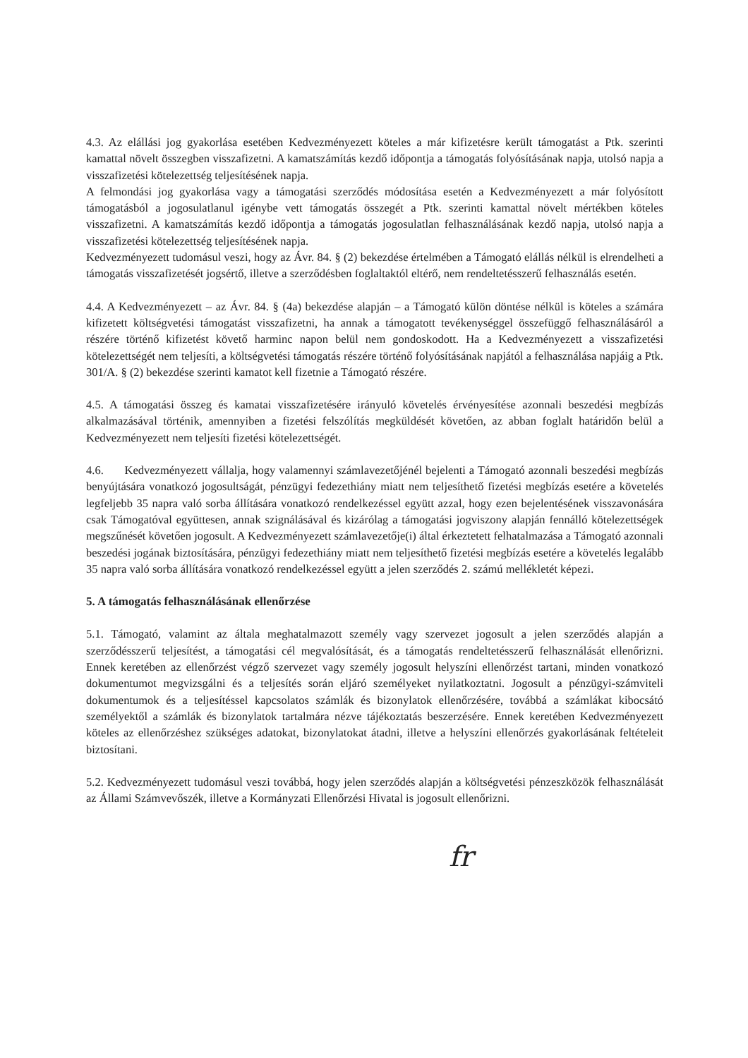4.3. Az elállási jog gyakorlása esetében Kedvezményezett köteles a már kifizetésre került támogatást a Ptk. szerinti kamattal növelt összegben visszafizetni. A kamatszámítás kezdő időpontja a támogatás folyósításának napja, utolsó napja a visszafizetési kötelezettség teljesítésének napja.
A felmondási jog gyakorlása vagy a támogatási szerződés módosítása esetén a Kedvezményezett a már folyósított támogatásból a jogosulatlanul igénybe vett támogatás összegét a Ptk. szerinti kamattal növelt mértékben köteles visszafizetni. A kamatszámítás kezdő időpontja a támogatás jogosulatlan felhasználásának kezdő napja, utolsó napja a visszafizetési kötelezettség teljesítésének napja.
Kedvezményezett tudomásul veszi, hogy az Ávr. 84. § (2) bekezdése értelmében a Támogató elállás nélkül is elrendelheti a támogatás visszafizetését jogsértő, illetve a szerződésben foglaltaktól eltérő, nem rendeltetésszerű felhasználás esetén.
4.4. A Kedvezményezett – az Ávr. 84. § (4a) bekezdése alapján – a Támogató külön döntése nélkül is köteles a számára kifizetett költségvetési támogatást visszafizetni, ha annak a támogatott tevékenységgel összefüggő felhasználásáról a részére történő kifizetést követő harminc napon belül nem gondoskodott. Ha a Kedvezményezett a visszafizetési kötelezettségét nem teljesíti, a költségvetési támogatás részére történő folyósításának napjától a felhasználása napjáig a Ptk. 301/A. § (2) bekezdése szerinti kamatot kell fizetnie a Támogató részére.
4.5. A támogatási összeg és kamatai visszafizetésére irányuló követelés érvényesítése azonnali beszedési megbízás alkalmazásával történik, amennyiben a fizetési felszólítás megküldését követően, az abban foglalt határidőn belül a Kedvezményezett nem teljesíti fizetési kötelezettségét.
4.6. Kedvezményezett vállalja, hogy valamennyi számlavezetőjénél bejelenti a Támogató azonnali beszedési megbízás benyújtására vonatkozó jogosultságát, pénzügyi fedezethiány miatt nem teljesíthető fizetési megbízás esetére a követelés legfeljebb 35 napra való sorba állítására vonatkozó rendelkezéssel együtt azzal, hogy ezen bejelentésének visszavonására csak Támogatóval együttesen, annak szignálásával és kizárólag a támogatási jogviszony alapján fennálló kötelezettségek megszűnését követően jogosult. A Kedvezményezett számlavezetője(i) által érkeztetett felhatalmazása a Támogató azonnali beszedési jogának biztosítására, pénzügyi fedezethiány miatt nem teljesíthető fizetési megbízás esetére a követelés legalább 35 napra való sorba állítására vonatkozó rendelkezéssel együtt a jelen szerződés 2. számú mellékletét képezi.
5. A támogatás felhasználásának ellenőrzése
5.1. Támogató, valamint az általa meghatalmazott személy vagy szervezet jogosult a jelen szerződés alapján a szerződésszerű teljesítést, a támogatási cél megvalósítását, és a támogatás rendeltetésszerű felhasználását ellenőrizni. Ennek keretében az ellenőrzést végző szervezet vagy személy jogosult helyszíni ellenőrzést tartani, minden vonatkozó dokumentumot megvizsgálni és a teljesítés során eljáró személyeket nyilatkoztatni. Jogosult a pénzügyi-számviteli dokumentumok és a teljesítéssel kapcsolatos számlák és bizonylatok ellenőrzésére, továbbá a számlákat kibocsátó személyektől a számlák és bizonylatok tartalmára nézve tájékoztatás beszerzésére. Ennek keretében Kedvezményezett köteles az ellenőrzéshez szükséges adatokat, bizonylatokat átadni, illetve a helyszíni ellenőrzés gyakorlásának feltételeit biztosítani.
5.2. Kedvezményezett tudomásul veszi továbbá, hogy jelen szerződés alapján a költségvetési pénzeszközök felhasználását az Állami Számvevőszék, illetve a Kormányzati Ellenőrzési Hivatal is jogosult ellenőrizni.
fr